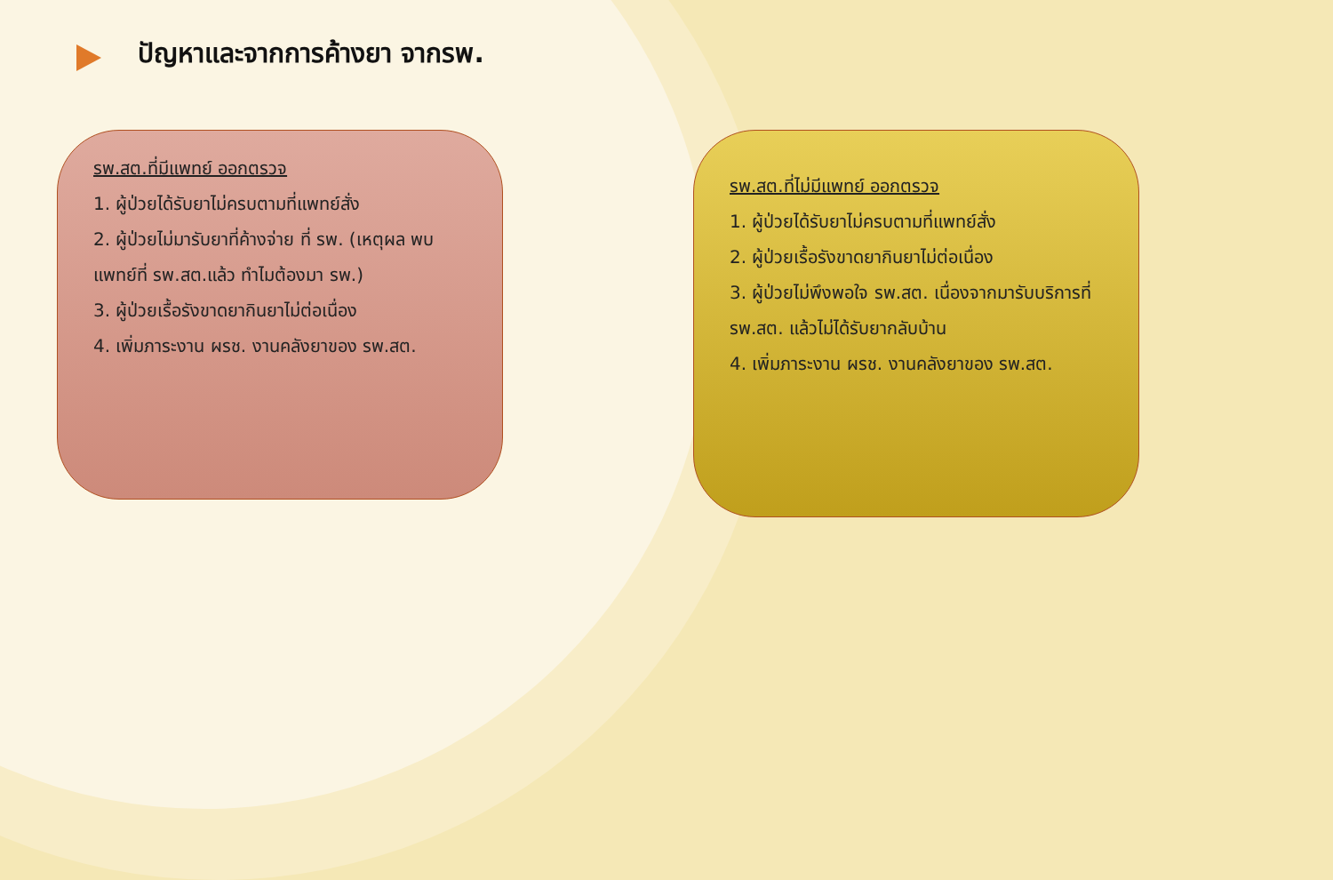ปัญหาและจากการค้างยา จากรพ.
รพ.สต.ที่มีแพทย์ ออกตรวจ
1. ผู้ป่วยได้รับยาไม่ครบตามที่แพทย์สั่ง
2. ผู้ป่วยไม่มารับยาที่ค้างจ่าย ที่ รพ. (เหตุผล พบแพทย์ที่ รพ.สต.แล้ว ทำไมต้องมา รพ.)
3. ผู้ป่วยเรื้อรังขาดยากินยาไม่ต่อเนื่อง
4. เพิ่มภาระงาน ผรช. งานคลังยาของ รพ.สต.
รพ.สต.ที่ไม่มีแพทย์ ออกตรวจ
1. ผู้ป่วยได้รับยาไม่ครบตามที่แพทย์สั่ง
2. ผู้ป่วยเรื้อรังขาดยากินยาไม่ต่อเนื่อง
3. ผู้ป่วยไม่พึงพอใจ รพ.สต. เนื่องจากมารับบริการที่ รพ.สต. แล้วไม่ได้รับยากลับบ้าน
4. เพิ่มภาระงาน ผรช. งานคลังยาของ รพ.สต.